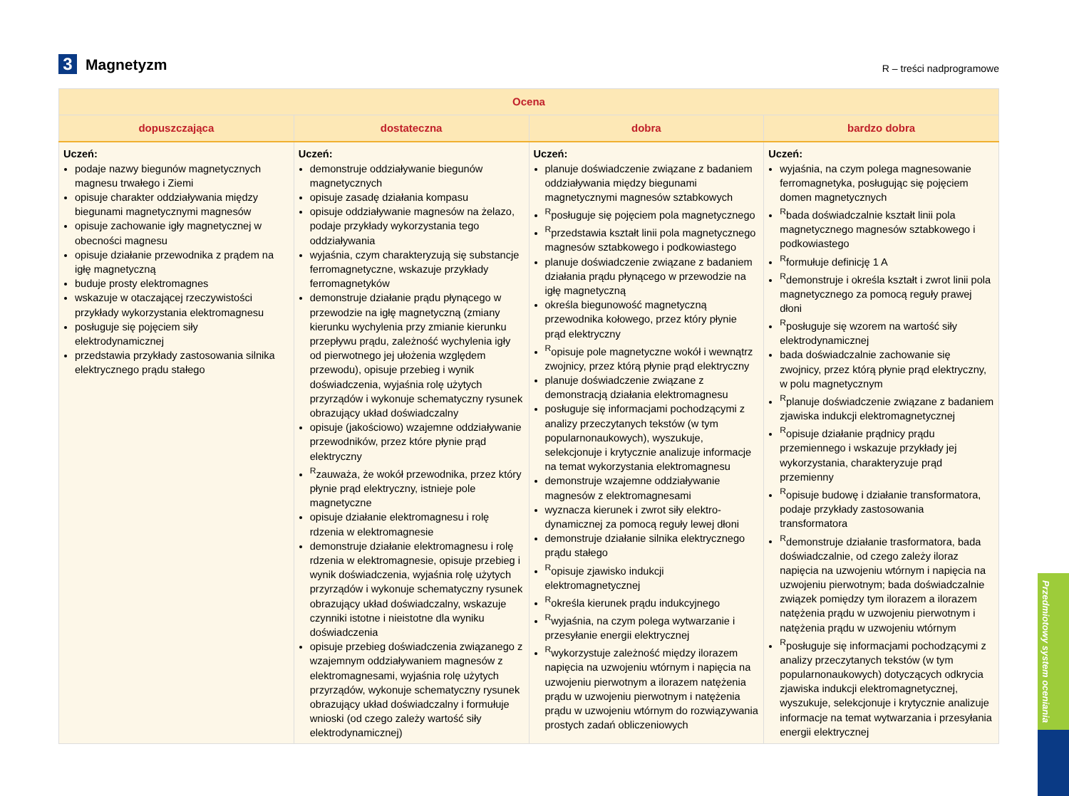3 Magnetyzm
R – treści nadprogramowe
| Ocena | | | |
| --- | --- | --- | --- |
| dopuszczająca | dostateczna | dobra | bardzo dobra |
| Uczeń: podaje nazwy biegunów magnetycznych magnesu trwałego i Ziemi opisuje charakter oddziaływania między biegunami magnetycznymi magnesów opisuje zachowanie igły magnetycznej w obecności magnesu opisuje działanie przewodnika z prądem na igłę magnetyczną buduje prosty elektromagnes wskazuje w otaczającej rzeczywistości przykłady wykorzystania elektromagnesu posługuje się pojęciem siły elektrodynamicznej przedstawia przykłady zastosowania silnika elektrycznego prądu stałego | Uczeń: demonstruje oddziaływanie biegunów magnetycznych opisuje zasadę działania kompasu opisuje oddziaływanie magnesów na żelazo, podaje przykłady wykorzystania tego oddziaływania wyjaśnia, czym charakteryzują się substancje ferromagnetyczne, wskazuje przykłady ferromagnetyków demonstruje działanie prądu płynącego w przewodzie na igłę magnetyczną (zmiany kierunku wychylenia przy zmianie kierunku przepływu prądu, zależność wychylenia igły od pierwotnego jej ułożenia względem przewodu), opisuje przebieg i wynik doświadczenia, wyjaśnia rolę użytych przyrządów i wykonuje schematyczny rysunek obrazujący układ doświadczalny opisuje (jakościowo) wzajemne oddziaływanie przewodników, przez które płynie prąd elektryczny <sup>R</sup>zauważa, że wokół przewodnika, przez który płynie prąd elektryczny, istnieje pole magnetyczne opisuje działanie elektromagnesu i rolę rdzenia w elektromagnesie demonstruje działanie elektromagnesu i rolę rdzenia w elektromagnesie, opisuje przebieg i wynik doświadczenia, wyjaśnia rolę użytych przyrządów i wykonuje schematyczny rysunek obrazujący układ doświadczalny, wskazuje czynniki istotne i nieistotne dla wyniku doświadczenia opisuje przebieg doświadczenia związanego z wzajemnym oddziaływaniem magnesów z elektromagnesami, wyjaśnia rolę użytych przyrządów, wykonuje schematyczny rysunek obrazujący układ doświadczalny i formułuje wnioski (od czego zależy wartość siły elektrodynamicznej) | Uczeń: planuje doświadczenie związane z badaniem oddziaływania między biegunami magnetycznymi magnesów sztabkowych <sup>R</sup>posługuje się pojęciem pola magnetycznego <sup>R</sup>przedstawia kształt linii pola magnetycznego magnesów sztabkowego i podkowiastego planuje doświadczenie związane z badaniem działania prądu płynącego w przewodzie na igłę magnetyczną określa biegunowość magnetyczną przewodnika kołowego, przez który płynie prąd elektryczny <sup>R</sup>opisuje pole magnetyczne wokół i wewnątrz zwojnicy, przez którą płynie prąd elektryczny planuje doświadczenie związane z demonstracją działania elektromagnesu posługuje się informacjami pochodzącymi z analizy przeczytanych tekstów (w tym popularnonaukowych), wyszukuje, selekcjonuje i krytycznie analizuje informacje na temat wykorzystania elektromagnesu demonstruje wzajemne oddziaływanie magnesów z elektromagnesami wyznacza kierunek i zwrot siły elektro-dynamicznej za pomocą reguły lewej dłoni demonstruje działanie silnika elektrycznego prądu stałego <sup>R</sup>opisuje zjawisko indukcji elektromagnetycznej <sup>R</sup>określa kierunek prądu indukcyjnego <sup>R</sup>wyjaśnia, na czym polega wytwarzanie i przesyłanie energii elektrycznej <sup>R</sup>wykorzystuje zależność między ilorazem napięcia na uzwojeniu wtórnym i napięcia na uzwojeniu pierwotnym a ilorazem natężenia prądu w uzwojeniu pierwotnym i natężenia prądu w uzwojeniu wtórnym do rozwiązywania prostych zadań obliczeniowych | Uczeń: wyjaśnia, na czym polega magnesowanie ferromagnetyka, posługując się pojęciem domen magnetycznych <sup>R</sup>bada doświadczalnie kształt linii pola magnetycznego magnesów sztabkowego i podkowiastego <sup>R</sup>formułuje definicję 1 A <sup>R</sup>demonstruje i określa kształt i zwrot linii pola magnetycznego za pomocą reguły prawej dłoni <sup>R</sup>posługuje się wzorem na wartość siły elektrodynamicznej bada doświadczalnie zachowanie się zwojnicy, przez którą płynie prąd elektryczny, w polu magnetycznym <sup>R</sup>planuje doświadczenie związane z badaniem zjawiska indukcji elektromagnetycznej <sup>R</sup>opisuje działanie prądnicy prądu przemiennego i wskazuje przykłady jej wykorzystania, charakteryzuje prąd przemienny <sup>R</sup>opisuje budowę i działanie transformatora, podaje przykłady zastosowania transformatora <sup>R</sup>demonstruje działanie trasformatora, bada doświadczalnie, od czego zależy iloraz napięcia na uzwojeniu wtórnym i napięcia na uzwojeniu pierwotnym; bada doświadczalnie związek pomiędzy tym ilorazem a ilorazem natężenia prądu w uzwojeniu pierwotnym i natężenia prądu w uzwojeniu wtórnym <sup>R</sup>posługuje się informacjami pochodzącymi z analizy przeczytanych tekstów (w tym popularnonaukowych) dotyczących odkrycia zjawiska indukcji elektromagnetycznej, wyszukuje, selekcjonuje i krytycznie analizuje informacje na temat wytwarzania i przesyłania energii elektrycznej |
Przedmiotowy system oceniania